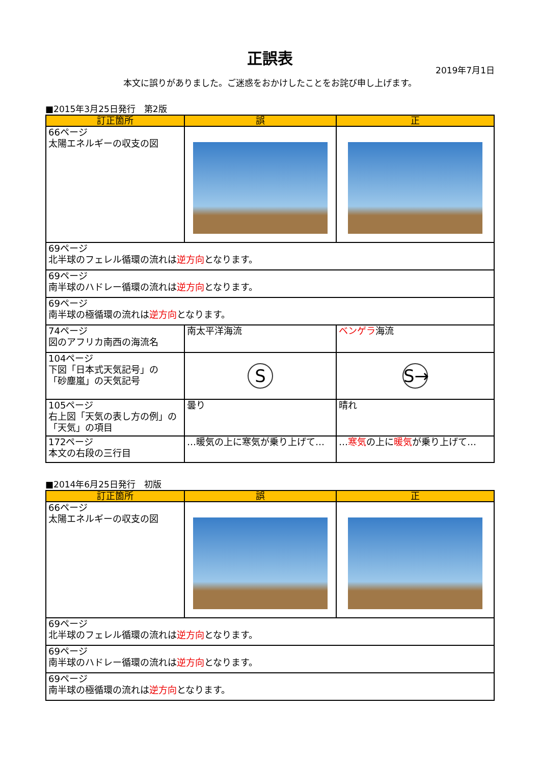正誤表
2019年7月1日
本文に誤りがありました。ご迷惑をおかけしたことをお詫び申し上げます。
■2015年3月25日発行　第2版
| 訂正箇所 | 誤 | 正 |
| --- | --- | --- |
| 66ページ 太陽エネルギーの収支の図 | | |
| 69ページ 北半球のフェレル循環の流れは 逆方向 となります。 | | |
| 69ページ 南半球のハドレー循環の流れは 逆方向 となります。 | | |
| 69ページ 南半球の極循環の流れは 逆方向 となります。 | | |
| 74ページ 図のアフリカ南西の海流名 | 南太平洋海流 | ベンゲラ 海流 |
| 104ページ 下図「日本式天気記号」の 「砂塵嵐」の天気記号 | S | S→ |
| 105ページ 右上図「天気の表し方の例」の 「天気」の項目 | 曇り | 晴れ |
| 172ページ 本文の右段の三行目 | …暖気の上に寒気が乗り上げて… | … 寒気 の上に 暖気 が乗り上げて… |
■2014年6月25日発行　初版
| 訂正箇所 | 誤 | 正 |
| --- | --- | --- |
| 66ページ 太陽エネルギーの収支の図 | | |
| 69ページ 北半球のフェレル循環の流れは 逆方向 となります。 | | |
| 69ページ 南半球のハドレー循環の流れは 逆方向 となります。 | | |
| 69ページ 南半球の極循環の流れは 逆方向 となります。 | | |